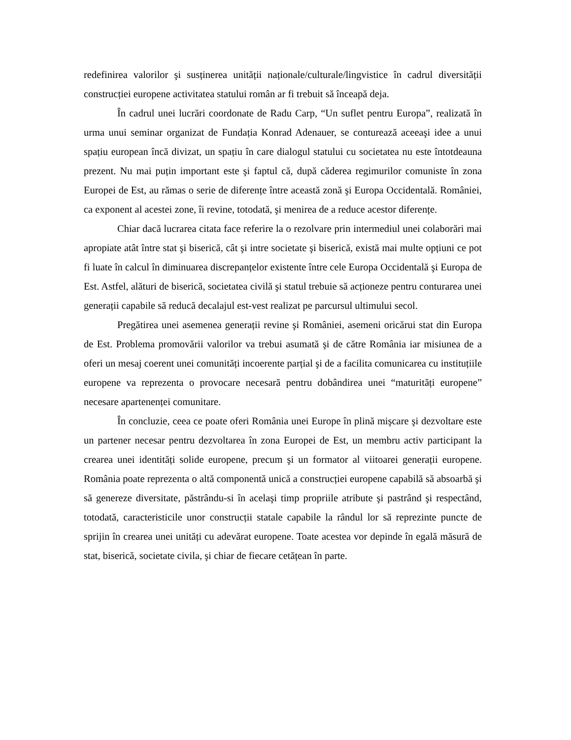redefinirea valorilor şi susținerea unității naționale/culturale/lingvistice în cadrul diversității construcției europene activitatea statului român ar fi trebuit să înceapă deja.
În cadrul unei lucrări coordonate de Radu Carp, “Un suflet pentru Europa”, realizată în urma unui seminar organizat de Fundația Konrad Adenauer, se conturează aceeaşi idee a unui spațiu european încă divizat, un spațiu în care dialogul statului cu societatea nu este întotdeauna prezent. Nu mai puțin important este şi faptul că, după căderea regimurilor comuniste în zona Europei de Est, au rămas o serie de diferențe între această zonă şi Europa Occidentală. României, ca exponent al acestei zone, îi revine, totodată, şi menirea de a reduce acestor diferențe.
Chiar dacă lucrarea citata face referire la o rezolvare prin intermediul unei colaborări mai apropiate atât între stat şi biserică, cât şi intre societate şi biserică, există mai multe opțiuni ce pot fi luate în calcul în diminuarea discrepanțelor existente între cele Europa Occidentală şi Europa de Est. Astfel, alături de biserică, societatea civilă şi statul trebuie să acționeze pentru conturarea unei generații capabile să reducă decalajul est-vest realizat pe parcursul ultimului secol.
Pregătirea unei asemenea generații revine şi României, asemeni oricărui stat din Europa de Est. Problema promovării valorilor va trebui asumată şi de către România iar misiunea de a oferi un mesaj coerent unei comunități incoerente parțial şi de a facilita comunicarea cu instituțiile europene va reprezenta o provocare necesară pentru dobândirea unei “maturități europene” necesare apartenenței comunitare.
În concluzie, ceea ce poate oferi România unei Europe în plină mişcare şi dezvoltare este un partener necesar pentru dezvoltarea în zona Europei de Est, un membru activ participant la crearea unei identități solide europene, precum şi un formator al viitoarei generații europene. România poate reprezenta o altă componentă unică a construcției europene capabilă să absoarbă şi să genereze diversitate, păstrându-si în acelaşi timp propriile atribute şi pastrând şi respectând, totodată, caracteristicile unor construcții statale capabile la rândul lor să reprezinte puncte de sprijin în crearea unei unități cu adevărat europene. Toate acestea vor depinde în egală măsură de stat, biserică, societate civila, şi chiar de fiecare cetățean în parte.